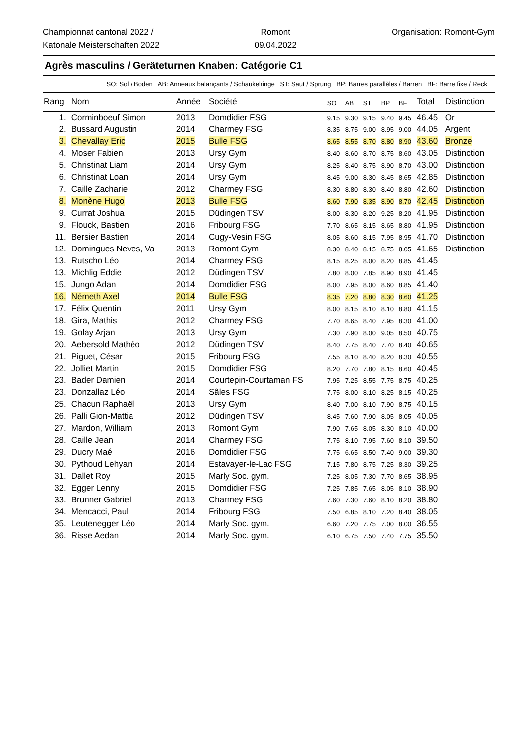Championnat cantonal 2022 /
Katonale Meisterschaften 2022
Romont
09.04.2022
Organisation: Romont-Gym
Agrès masculins / Geräteturnen Knaben: Catégorie C1
SO: Sol / Boden AB: Anneaux balançants / Schaukelringe ST: Saut / Sprung BP: Barres parallèles / Barren BF: Barre fixe / Reck
| Rang | Nom | Année | Société | SO | AB | ST | BP | BF | Total | Distinction |
| --- | --- | --- | --- | --- | --- | --- | --- | --- | --- | --- |
| 1. | Corminboeuf Simon | 2013 | Domdidier FSG | 9.15 | 9.30 | 9.15 | 9.40 | 9.45 | 46.45 | Or |
| 2. | Bussard Augustin | 2014 | Charmey FSG | 8.35 | 8.75 | 9.00 | 8.95 | 9.00 | 44.05 | Argent |
| 3. | Chevallay Eric | 2015 | Bulle FSG | 8.65 | 8.55 | 8.70 | 8.80 | 8.90 | 43.60 | Bronze |
| 4. | Moser Fabien | 2013 | Ursy Gym | 8.40 | 8.60 | 8.70 | 8.75 | 8.60 | 43.05 | Distinction |
| 5. | Christinat Liam | 2014 | Ursy Gym | 8.25 | 8.40 | 8.75 | 8.90 | 8.70 | 43.00 | Distinction |
| 6. | Christinat Loan | 2014 | Ursy Gym | 8.45 | 9.00 | 8.30 | 8.45 | 8.65 | 42.85 | Distinction |
| 7. | Caille Zacharie | 2012 | Charmey FSG | 8.30 | 8.80 | 8.30 | 8.40 | 8.80 | 42.60 | Distinction |
| 8. | Monène Hugo | 2013 | Bulle FSG | 8.60 | 7.90 | 8.35 | 8.90 | 8.70 | 42.45 | Distinction |
| 9. | Currat Joshua | 2015 | Düdingen TSV | 8.00 | 8.30 | 8.20 | 9.25 | 8.20 | 41.95 | Distinction |
| 9. | Flouck, Bastien | 2016 | Fribourg FSG | 7.70 | 8.65 | 8.15 | 8.65 | 8.80 | 41.95 | Distinction |
| 11. | Bersier Bastien | 2014 | Cugy-Vesin FSG | 8.05 | 8.60 | 8.15 | 7.95 | 8.95 | 41.70 | Distinction |
| 12. | Domingues Neves, Va | 2013 | Romont Gym | 8.30 | 8.40 | 8.15 | 8.75 | 8.05 | 41.65 | Distinction |
| 13. | Rutscho Léo | 2014 | Charmey FSG | 8.15 | 8.25 | 8.00 | 8.20 | 8.85 | 41.45 | |
| 13. | Michlig Eddie | 2012 | Düdingen TSV | 7.80 | 8.00 | 7.85 | 8.90 | 8.90 | 41.45 | |
| 15. | Jungo Adan | 2014 | Domdidier FSG | 8.00 | 7.95 | 8.00 | 8.60 | 8.85 | 41.40 | |
| 16. | Németh Axel | 2014 | Bulle FSG | 8.35 | 7.20 | 8.80 | 8.30 | 8.60 | 41.25 | |
| 17. | Félix Quentin | 2011 | Ursy Gym | 8.00 | 8.15 | 8.10 | 8.10 | 8.80 | 41.15 | |
| 18. | Gira, Mathis | 2012 | Charmey FSG | 7.70 | 8.65 | 8.40 | 7.95 | 8.30 | 41.00 | |
| 19. | Golay Arjan | 2013 | Ursy Gym | 7.30 | 7.90 | 8.00 | 9.05 | 8.50 | 40.75 | |
| 20. | Aebersold Mathéo | 2012 | Düdingen TSV | 8.40 | 7.75 | 8.40 | 7.70 | 8.40 | 40.65 | |
| 21. | Piguet, César | 2015 | Fribourg FSG | 7.55 | 8.10 | 8.40 | 8.20 | 8.30 | 40.55 | |
| 22. | Jolliet Martin | 2015 | Domdidier FSG | 8.20 | 7.70 | 7.80 | 8.15 | 8.60 | 40.45 | |
| 23. | Bader Damien | 2014 | Courtepin-Courtaman FS | 7.95 | 7.25 | 8.55 | 7.75 | 8.75 | 40.25 | |
| 23. | Donzallaz Léo | 2014 | Sâles FSG | 7.75 | 8.00 | 8.10 | 8.25 | 8.15 | 40.25 | |
| 25. | Chacun Raphaël | 2013 | Ursy Gym | 8.40 | 7.00 | 8.10 | 7.90 | 8.75 | 40.15 | |
| 26. | Palli Gion-Mattia | 2012 | Düdingen TSV | 8.45 | 7.60 | 7.90 | 8.05 | 8.05 | 40.05 | |
| 27. | Mardon, William | 2013 | Romont Gym | 7.90 | 7.65 | 8.05 | 8.30 | 8.10 | 40.00 | |
| 28. | Caille Jean | 2014 | Charmey FSG | 7.75 | 8.10 | 7.95 | 7.60 | 8.10 | 39.50 | |
| 29. | Ducry Maé | 2016 | Domdidier FSG | 7.75 | 6.65 | 8.50 | 7.40 | 9.00 | 39.30 | |
| 30. | Pythoud Lehyan | 2014 | Estavayer-le-Lac FSG | 7.15 | 7.80 | 8.75 | 7.25 | 8.30 | 39.25 | |
| 31. | Dallet Roy | 2015 | Marly Soc. gym. | 7.25 | 8.05 | 7.30 | 7.70 | 8.65 | 38.95 | |
| 32. | Egger Lenny | 2015 | Domdidier FSG | 7.25 | 7.85 | 7.65 | 8.05 | 8.10 | 38.90 | |
| 33. | Brunner Gabriel | 2013 | Charmey FSG | 7.60 | 7.30 | 7.60 | 8.10 | 8.20 | 38.80 | |
| 34. | Mencacci, Paul | 2014 | Fribourg FSG | 7.50 | 6.85 | 8.10 | 7.20 | 8.40 | 38.05 | |
| 35. | Leutenegger Léo | 2014 | Marly Soc. gym. | 6.60 | 7.20 | 7.75 | 7.00 | 8.00 | 36.55 | |
| 36. | Risse Aedan | 2014 | Marly Soc. gym. | 6.10 | 6.75 | 7.50 | 7.40 | 7.75 | 35.50 | |